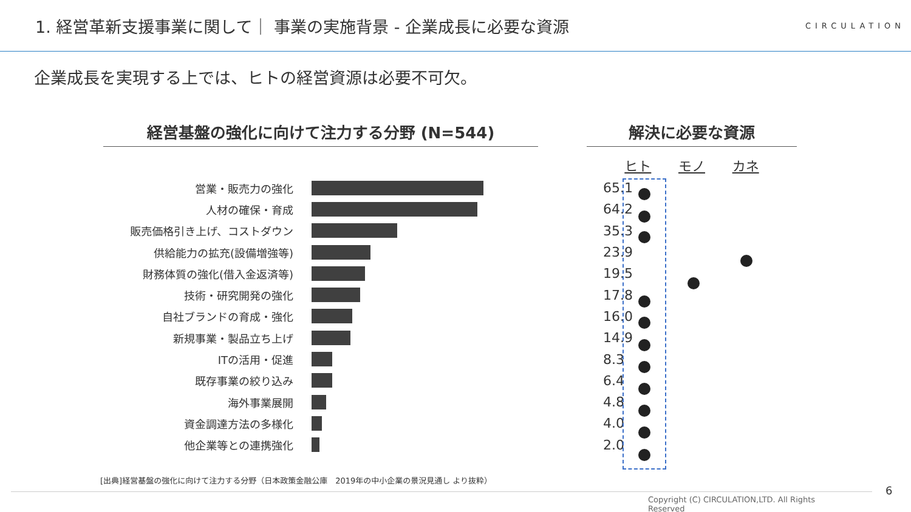1. 経営革新支援事業に関して｜ 事業の実施背景 - 企業成長に必要な資源
CIRCULATION
企業成長を実現する上では、ヒトの経営資源は必要不可欠。
経営基盤の強化に向けて注力する分野 (N=544)
営業・販売力の強化
65.1
人材の確保・育成
64.2
販売価格引き上げ、コストダウン
35.3
供給能力の拡充(設備増強等)
23.9
財務体質の強化(借入金返済等)
19.5
技術・研究開発の強化
17.8
自社ブランドの育成・強化
16.0
新規事業・製品立ち上げ
14.9
ITの活用・促進
8.3
既存事業の絞り込み
6.4
海外事業展開
4.8
資金調達方法の多様化
4.0
他企業等との連携強化
2.0
解決に必要な資源
ヒト モノ カネ
[出典]経営基盤の強化に向けて注力する分野（日本政策金融公庫　2019年の中小企業の景況見通し より抜粋）
6
Copyright (C) CIRCULATION,LTD. All Rights Reserved